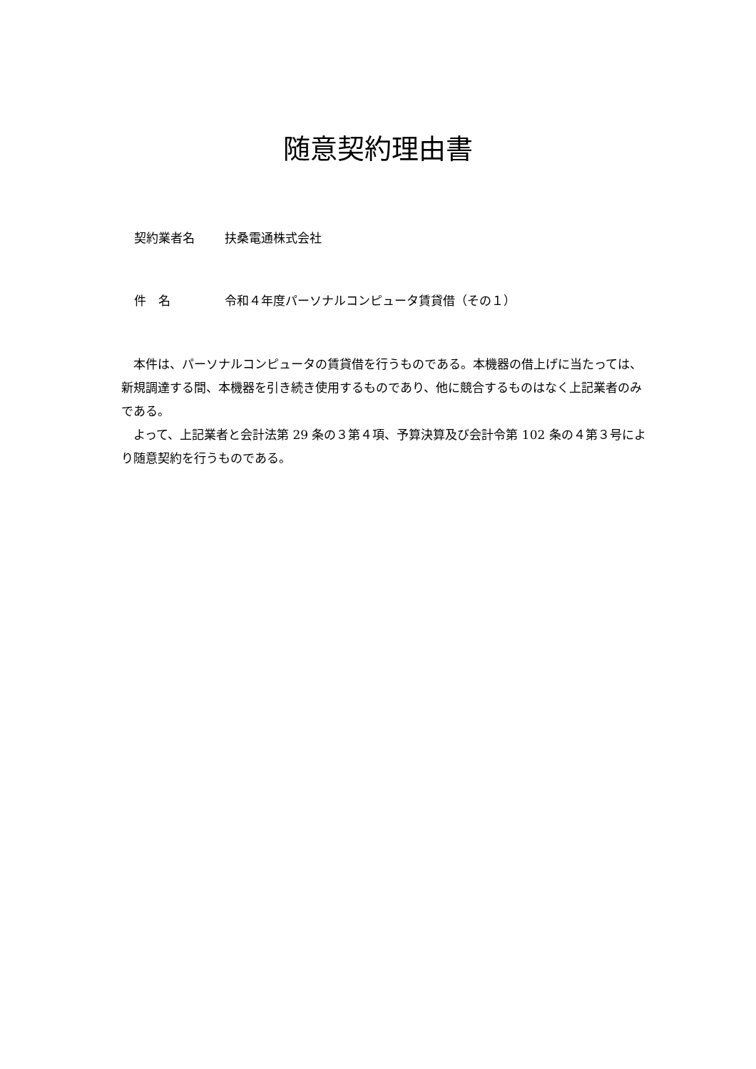随意契約理由書
契約業者名 扶桑電通株式会社
件　名 令和４年度パーソナルコンピュータ賃貸借（その１）
本件は、パーソナルコンピュータの賃貸借を行うものである。本機器の借上げに当たっては、新規調達する間、本機器を引き続き使用するものであり、他に競合するものはなく上記業者のみである。
よって、上記業者と会計法第 29 条の３第４項、予算決算及び会計令第 102 条の４第３号により随意契約を行うものである。